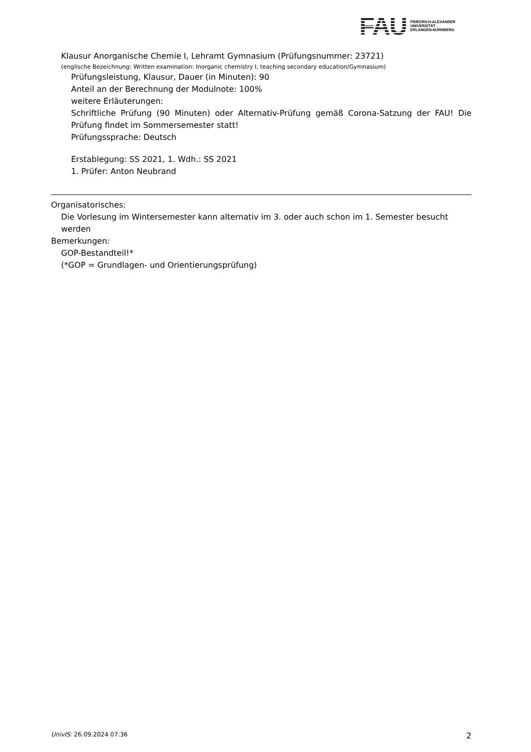FAU
FRIEDRICH-ALEXANDER
UNIVERSITÄT
ERLANGEN-NÜRNBERG
Klausur Anorganische Chemie I, Lehramt Gymnasium (Prüfungsnummer: 23721)
(englische Bezeichnung: Written examination: Inorganic chemistry I, teaching secondary education/Gymnasium)
Prüfungsleistung, Klausur, Dauer (in Minuten): 90
Anteil an der Berechnung der Modulnote: 100%
weitere Erläuterungen:
Schriftliche Prüfung (90 Minuten) oder Alternativ-Prüfung gemäß Corona-Satzung der FAU! Die Prüfung findet im Sommersemester statt!
Prüfungssprache: Deutsch
Erstablegung: SS 2021, 1. Wdh.: SS 2021
1. Prüfer: Anton Neubrand
Organisatorisches:
Die Vorlesung im Wintersemester kann alternativ im 3. oder auch schon im 1. Semester besucht werden
Bemerkungen:
GOP-Bestandteil!*
(*GOP = Grundlagen- und Orientierungsprüfung)
UnivIS: 26.09.2024 07:36 2